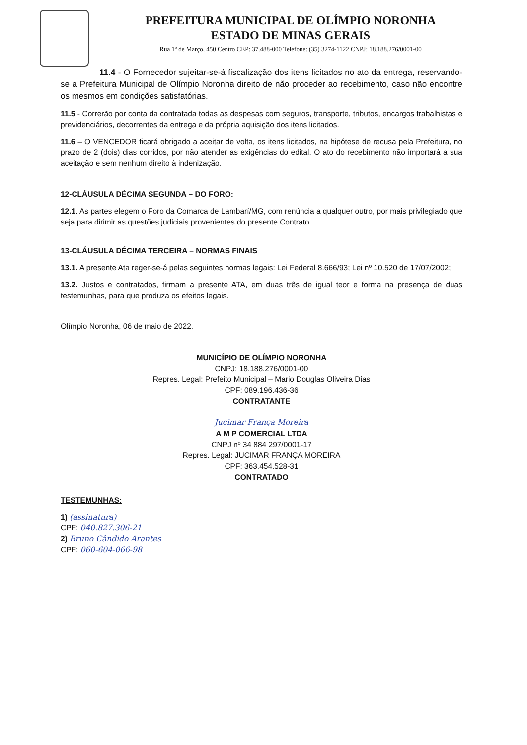PREFEITURA MUNICIPAL DE OLÍMPIO NORONHA
ESTADO DE MINAS GERAIS
Rua 1º de Março, 450 Centro CEP: 37.488-000 Telefone: (35) 3274-1122 CNPJ: 18.188.276/0001-00
11.4 - O Fornecedor sujeitar-se-á fiscalização dos itens licitados no ato da entrega, reservando-se a Prefeitura Municipal de Olímpio Noronha direito de não proceder ao recebimento, caso não encontre os mesmos em condições satisfatórias.
11.5 - Correrão por conta da contratada todas as despesas com seguros, transporte, tributos, encargos trabalhistas e previdenciários, decorrentes da entrega e da própria aquisição dos itens licitados.
11.6 – O VENCEDOR ficará obrigado a aceitar de volta, os itens licitados, na hipótese de recusa pela Prefeitura, no prazo de 2 (dois) dias corridos, por não atender as exigências do edital. O ato do recebimento não importará a sua aceitação e sem nenhum direito à indenização.
12-CLÁUSULA DÉCIMA SEGUNDA – DO FORO:
12.1. As partes elegem o Foro da Comarca de Lambarí/MG, com renúncia a qualquer outro, por mais privilegiado que seja para dirimir as questões judiciais provenientes do presente Contrato.
13-CLÁUSULA DÉCIMA TERCEIRA – NORMAS FINAIS
13.1. A presente Ata reger-se-á pelas seguintes normas legais: Lei Federal 8.666/93; Lei nº 10.520 de 17/07/2002;
13.2. Justos e contratados, firmam a presente ATA, em duas três de igual teor e forma na presença de duas testemunhas, para que produza os efeitos legais.
Olímpio Noronha, 06 de maio de 2022.
MUNICÍPIO DE OLÍMPIO NORONHA
CNPJ: 18.188.276/0001-00
Repres. Legal: Prefeito Municipal – Mario Douglas Oliveira Dias
CPF: 089.196.436-36
CONTRATANTE
Jucimar França Moreira
A M P COMERCIAL LTDA
CNPJ nº 34 884 297/0001-17
Repres. Legal: JUCIMAR FRANÇA MOREIRA
CPF: 363.454.528-31
CONTRATADO
TESTEMUNHAS:
1) (assinatura)
CPF: 040.827.306-21
2) Bruno Cândido Arantes
CPF: 060-604-066-98